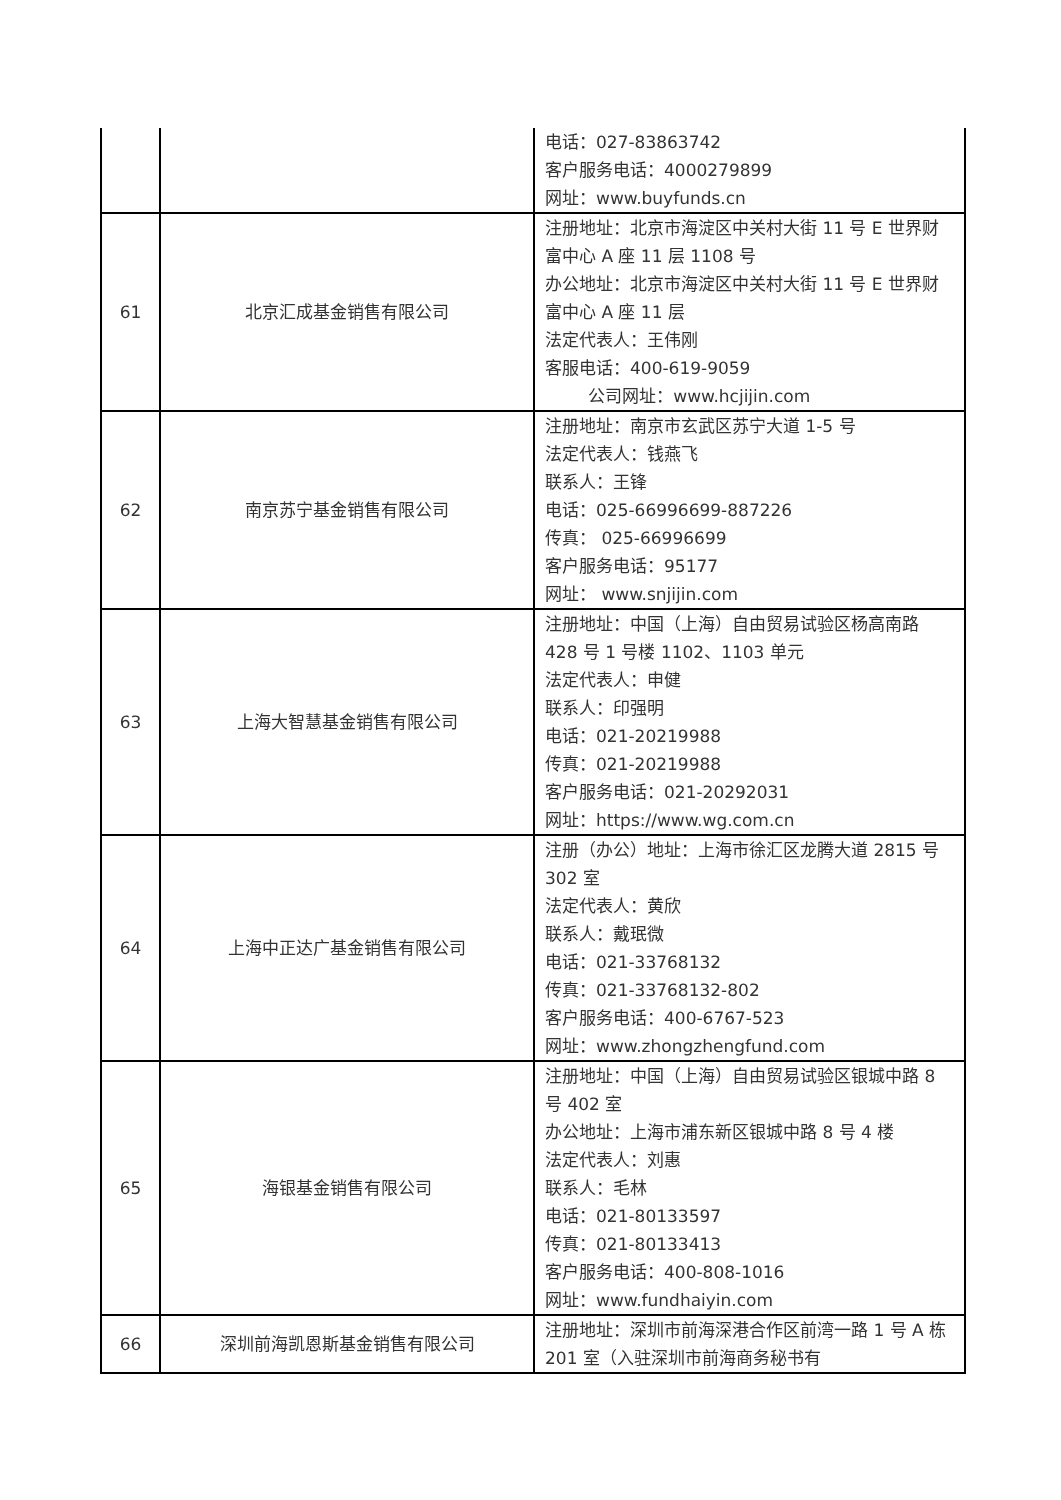| | | 电话：027-83863742 客户服务电话：4000279899 网址：www.buyfunds.cn |
| 61 | 北京汇成基金销售有限公司 | 注册地址：北京市海淀区中关村大街 11 号 E 世界财富中心 A 座 11 层 1108 号 办公地址：北京市海淀区中关村大街 11 号 E 世界财富中心 A 座 11 层 法定代表人：王伟刚 客服电话：400-619-9059 公司网址：www.hcjijin.com |
| 62 | 南京苏宁基金销售有限公司 | 注册地址：南京市玄武区苏宁大道 1-5 号 法定代表人：钱燕飞 联系人：王锋 电话：025-66996699-887226 传真： 025-66996699 客户服务电话：95177 网址： www.snjijin.com |
| 63 | 上海大智慧基金销售有限公司 | 注册地址：中国（上海）自由贸易试验区杨高南路 428 号 1 号楼 1102、1103 单元 法定代表人：申健 联系人：印强明 电话：021-20219988 传真：021-20219988 客户服务电话：021-20292031 网址：https://www.wg.com.cn |
| 64 | 上海中正达广基金销售有限公司 | 注册（办公）地址：上海市徐汇区龙腾大道 2815 号 302 室 法定代表人：黄欣 联系人：戴珉微 电话：021-33768132 传真：021-33768132-802 客户服务电话：400-6767-523 网址：www.zhongzhengfund.com |
| 65 | 海银基金销售有限公司 | 注册地址：中国（上海）自由贸易试验区银城中路 8 号 402 室 办公地址：上海市浦东新区银城中路 8 号 4 楼 法定代表人：刘惠 联系人：毛林 电话：021-80133597 传真：021-80133413 客户服务电话：400-808-1016 网址：www.fundhaiyin.com |
| 66 | 深圳前海凯恩斯基金销售有限公司 | 注册地址：深圳市前海深港合作区前湾一路 1 号 A 栋 201 室（入驻深圳市前海商务秘书有 |